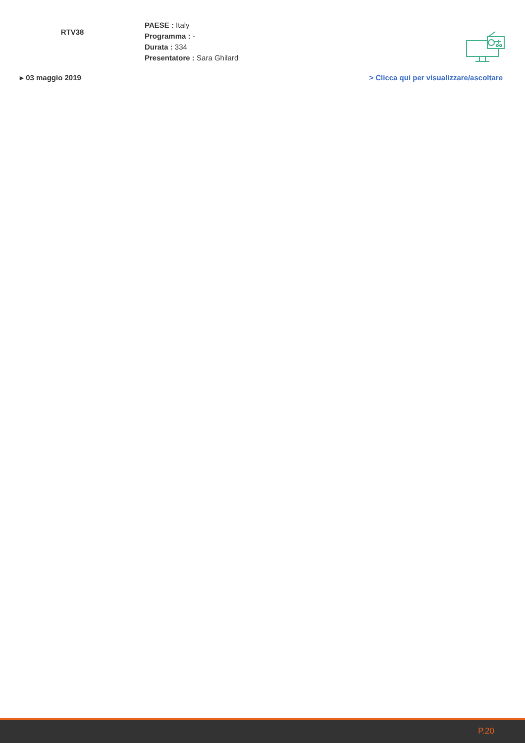RTV38
PAESE : Italy
Programma : -
Durata : 334
Presentatore : Sara Ghilard
▸ 03 maggio 2019 > Clicca qui per visualizzare/ascoltare
P.20